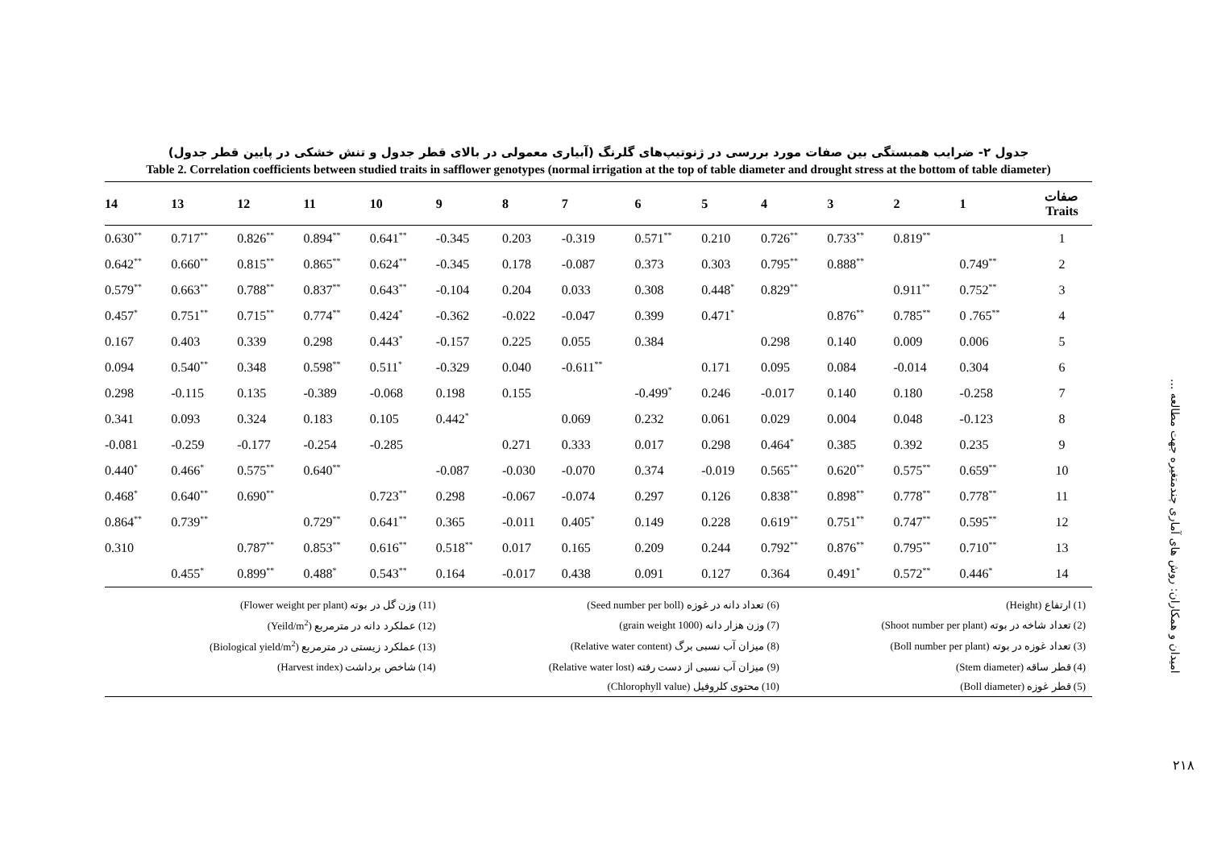جدول ۲- ضرایب همبستگی بین صفات مورد بررسی در ژنوتیپ‌های گلرنگ (آبیاری معمولی در بالای قطر جدول و تنش خشکی در پایین قطر جدول)
Table 2. Correlation coefficients between studied traits in safflower genotypes (normal irrigation at the top of table diameter and drought stress at the bottom of table diameter)
| 14 | 13 | 12 | 11 | 10 | 9 | 8 | 7 | 6 | 5 | 4 | 3 | 2 | 1 | صفات Traits |
| --- | --- | --- | --- | --- | --- | --- | --- | --- | --- | --- | --- | --- | --- | --- |
| 0.630<sup>**</sup> | 0.717<sup>**</sup> | 0.826<sup>**</sup> | 0.894<sup>**</sup> | 0.641<sup>**</sup> | -0.345 | 0.203 | -0.319 | 0.571<sup>**</sup> | 0.210 | 0.726<sup>**</sup> | 0.733<sup>**</sup> | 0.819<sup>**</sup> | | 1 |
| 0.642<sup>**</sup> | 0.660<sup>**</sup> | 0.815<sup>**</sup> | 0.865<sup>**</sup> | 0.624<sup>**</sup> | -0.345 | 0.178 | -0.087 | 0.373 | 0.303 | 0.795<sup>**</sup> | 0.888<sup>**</sup> | | 0.749<sup>**</sup> | 2 |
| 0.579<sup>**</sup> | 0.663<sup>**</sup> | 0.788<sup>**</sup> | 0.837<sup>**</sup> | 0.643<sup>**</sup> | -0.104 | 0.204 | 0.033 | 0.308 | 0.448<sup>*</sup> | 0.829<sup>**</sup> | | 0.911<sup>**</sup> | 0.752<sup>**</sup> | 3 |
| 0.457<sup>*</sup> | 0.751<sup>**</sup> | 0.715<sup>**</sup> | 0.774<sup>**</sup> | 0.424<sup>*</sup> | -0.362 | -0.022 | -0.047 | 0.399 | 0.471<sup>*</sup> | | 0.876<sup>**</sup> | 0.785<sup>**</sup> | 0 .765<sup>**</sup> | 4 |
| 0.167 | 0.403 | 0.339 | 0.298 | 0.443<sup>*</sup> | -0.157 | 0.225 | 0.055 | 0.384 | | 0.298 | 0.140 | 0.009 | 0.006 | 5 |
| 0.094 | 0.540<sup>**</sup> | 0.348 | 0.598<sup>**</sup> | 0.511<sup>*</sup> | -0.329 | 0.040 | -0.611<sup>**</sup> | | 0.171 | 0.095 | 0.084 | -0.014 | 0.304 | 6 |
| 0.298 | -0.115 | 0.135 | -0.389 | -0.068 | 0.198 | 0.155 | | -0.499<sup>*</sup> | 0.246 | -0.017 | 0.140 | 0.180 | -0.258 | 7 |
| 0.341 | 0.093 | 0.324 | 0.183 | 0.105 | 0.442<sup>*</sup> | | 0.069 | 0.232 | 0.061 | 0.029 | 0.004 | 0.048 | -0.123 | 8 |
| -0.081 | -0.259 | -0.177 | -0.254 | -0.285 | | 0.271 | 0.333 | 0.017 | 0.298 | 0.464<sup>*</sup> | 0.385 | 0.392 | 0.235 | 9 |
| 0.440<sup>*</sup> | 0.466<sup>*</sup> | 0.575<sup>**</sup> | 0.640<sup>**</sup> | | -0.087 | -0.030 | -0.070 | 0.374 | -0.019 | 0.565<sup>**</sup> | 0.620<sup>**</sup> | 0.575<sup>**</sup> | 0.659<sup>**</sup> | 10 |
| 0.468<sup>*</sup> | 0.640<sup>**</sup> | 0.690<sup>**</sup> | | 0.723<sup>**</sup> | 0.298 | -0.067 | -0.074 | 0.297 | 0.126 | 0.838<sup>**</sup> | 0.898<sup>**</sup> | 0.778<sup>**</sup> | 0.778<sup>**</sup> | 11 |
| 0.864<sup>**</sup> | 0.739<sup>**</sup> | | 0.729<sup>**</sup> | 0.641<sup>**</sup> | 0.365 | -0.011 | 0.405<sup>*</sup> | 0.149 | 0.228 | 0.619<sup>**</sup> | 0.751<sup>**</sup> | 0.747<sup>**</sup> | 0.595<sup>**</sup> | 12 |
| 0.310 | | 0.787<sup>**</sup> | 0.853<sup>**</sup> | 0.616<sup>**</sup> | 0.518<sup>**</sup> | 0.017 | 0.165 | 0.209 | 0.244 | 0.792<sup>**</sup> | 0.876<sup>**</sup> | 0.795<sup>**</sup> | 0.710<sup>**</sup> | 13 |
| | 0.455<sup>*</sup> | 0.899<sup>**</sup> | 0.488<sup>*</sup> | 0.543<sup>**</sup> | 0.164 | -0.017 | 0.438 | 0.091 | 0.127 | 0.364 | 0.491<sup>*</sup> | 0.572<sup>**</sup> | 0.446<sup>*</sup> | 14 |
| (1) ارتفاع (Height) | (6) تعداد دانه در غوزه (Seed number per boll) | (11) وزن گل در بوته (Flower weight per plant) |
| (2) تعداد شاخه در بوته (Shoot number per plant) | (7) وزن هزار دانه (1000 grain weight) | (12) عملکرد دانه در مترمربع (Yeild/m<sup>2</sup>) |
| (3) تعداد غوزه در بوته (Boll number per plant) | (8) میزان آب نسبی برگ (Relative water content) | (13) عملکرد زیستی در مترمربع (Biological yield/m<sup>2</sup>) |
| (4) قطر ساقه (Stem diameter) | (9) میزان آب نسبی از دست رفته (Relative water lost) | (14) شاخص برداشت (Harvest index) |
| (5) قطر غوزه (Boll diameter) | (10) محتوی کلروفیل (Chlorophyll value) | |
امیدان و همکاران: روش های آماری چندمتغیره جهت مطالعه ...
۲۱۸